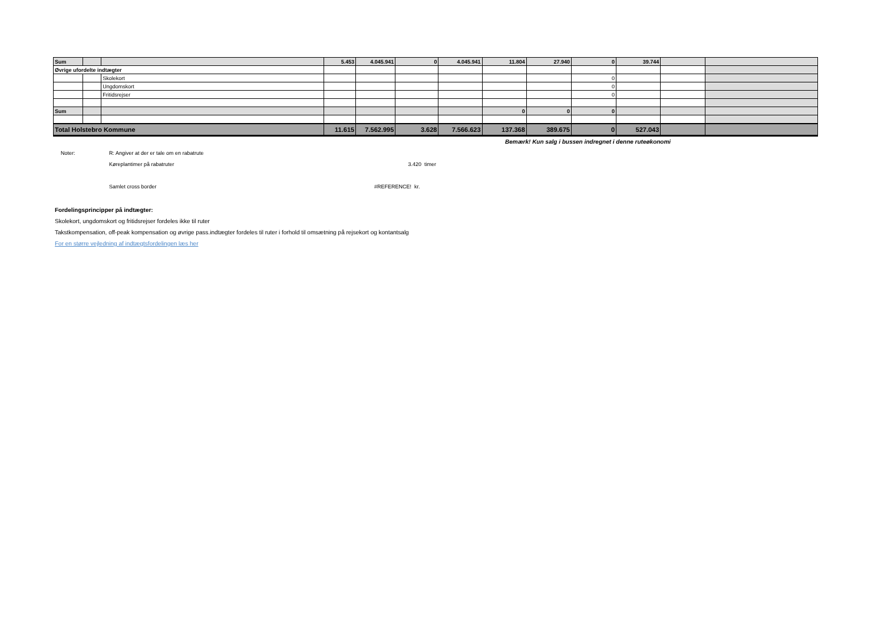| Sum | | | 5.453 | 4.045.941 | 0 | 4.045.941 | 11.804 | 27.940 | 0 | 39.744 | | |
| Øvrige ufordelte indtægter | | | | | | | | | | | | |
| | | Skolekort | | | | | | | 0 | | | |
| | | Ungdomskort | | | | | | | 0 | | | |
| | | Fritidsrejser | | | | | | | 0 | | | |
| Sum | | | | | | | 0 | 0 | 0 | | | |
| Total Holstebro Kommune | | | 11.615 | 7.562.995 | 3.628 | 7.566.623 | 137.368 | 389.675 | 0 | 527.043 | | |
Bemærk! Kun salg i bussen indregnet i denne ruteøkonomi
Noter: R: Angiver at der er tale om en rabatrute
Køreplantimer på rabatruter 3.420 timer
Samlet cross border #REFERENCE! kr.
Fordelingsprincipper på indtægter:
Skolekort, ungdomskort og fritidsrejser fordeles ikke til ruter
Takstkompensation, off-peak kompensation og øvrige pass.indtægter fordeles til ruter i forhold til omsætning på rejsekort og kontantsalg
For en større vejledning af indtægtsfordelingen læs her